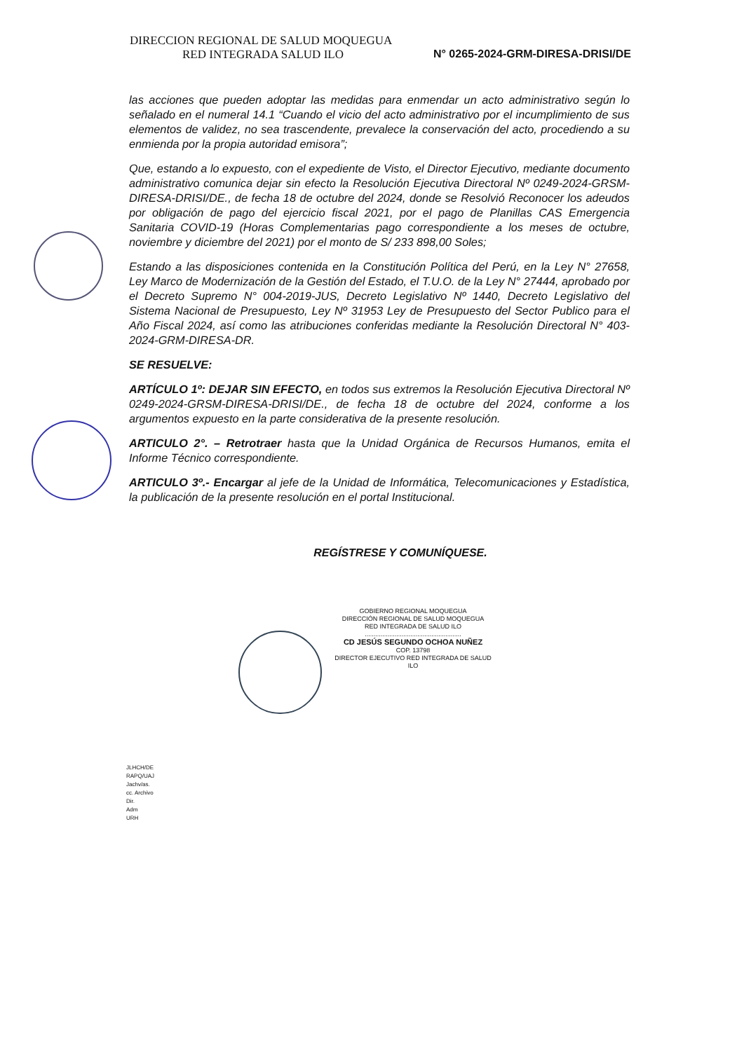DIRECCION REGIONAL DE SALUD MOQUEGUA
RED INTEGRADA SALUD ILO N° 0265-2024-GRM-DIRESA-DRISI/DE
las acciones que pueden adoptar las medidas para enmendar un acto administrativo según lo señalado en el numeral 14.1 “Cuando el vicio del acto administrativo por el incumplimiento de sus elementos de validez, no sea trascendente, prevalece la conservación del acto, procediendo a su enmienda por la propia autoridad emisora”;
Que, estando a lo expuesto, con el expediente de Visto, el Director Ejecutivo, mediante documento administrativo comunica dejar sin efecto la Resolución Ejecutiva Directoral Nº 0249-2024-GRSM-DIRESA-DRISI/DE., de fecha 18 de octubre del 2024, donde se Resolvió Reconocer los adeudos por obligación de pago del ejercicio fiscal 2021, por el pago de Planillas CAS Emergencia Sanitaria COVID-19 (Horas Complementarias pago correspondiente a los meses de octubre, noviembre y diciembre del 2021) por el monto de S/ 233 898,00 Soles;
Estando a las disposiciones contenida en la Constitución Política del Perú, en la Ley N° 27658, Ley Marco de Modernización de la Gestión del Estado, el T.U.O. de la Ley N° 27444, aprobado por el Decreto Supremo N° 004-2019-JUS, Decreto Legislativo Nº 1440, Decreto Legislativo del Sistema Nacional de Presupuesto, Ley Nº 31953 Ley de Presupuesto del Sector Publico para el Año Fiscal 2024, así como las atribuciones conferidas mediante la Resolución Directoral N° 403-2024-GRM-DIRESA-DR.
SE RESUELVE:
ARTÍCULO 1º: DEJAR SIN EFECTO, en todos sus extremos la Resolución Ejecutiva Directoral Nº 0249-2024-GRSM-DIRESA-DRISI/DE., de fecha 18 de octubre del 2024, conforme a los argumentos expuesto en la parte considerativa de la presente resolución.
ARTICULO 2°. – Retrotraer hasta que la Unidad Orgánica de Recursos Humanos, emita el Informe Técnico correspondiente.
ARTICULO 3º.- Encargar al jefe de la Unidad de Informática, Telecomunicaciones y Estadística, la publicación de la presente resolución en el portal Institucional.
REGÍSTRESE Y COMUNÍQUESE.
GOBIERNO REGIONAL MOQUEGUA
DIRECCIÓN REGIONAL DE SALUD MOQUEGUA
RED INTEGRADA DE SALUD ILO
.......................................................
CD JESÚS SEGUNDO OCHOA NUÑEZ
COP. 13798
DIRECTOR EJECUTIVO RED INTEGRADA DE SALUD ILO
JLHCH/DE
RAPQ/UAJ
Jachv/as.
cc. Archivo
Dir.
Adm
URH